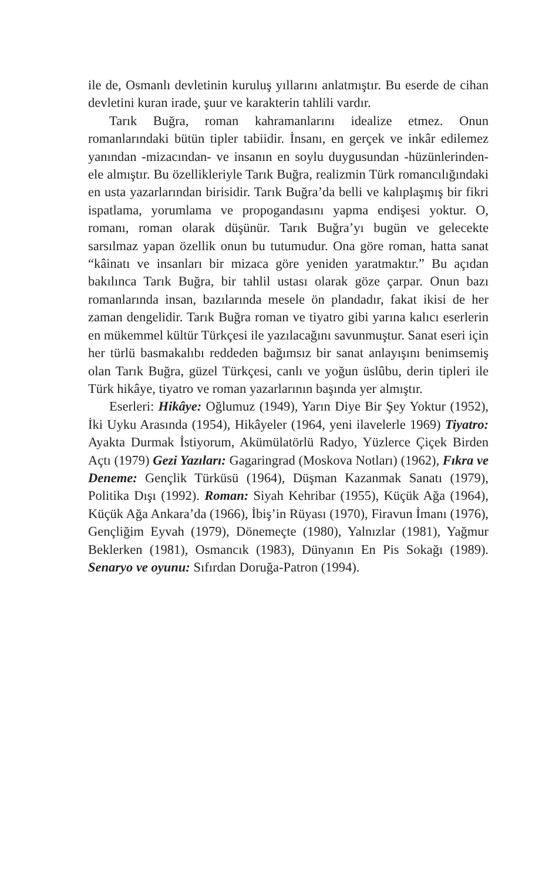ile de, Osmanlı devletinin kuruluş yıllarını anlatmıştır. Bu eserde de cihan devletini kuran irade, şuur ve karakterin tahlili vardır.
Tarık Buğra, roman kahramanlarını idealize etmez. Onun romanlarındaki bütün tipler tabiidir. İnsanı, en gerçek ve inkâr edilemez yanından -mizacından- ve insanın en soylu duygusundan -hüzünlerinden- ele almıştır. Bu özellikleriyle Tarık Buğra, realizmin Türk romancılığındaki en usta yazarlarından birisidir. Tarık Buğra’da belli ve kalıplaşmış bir fikri ispatlama, yorumlama ve propogandasını yapma endişesi yoktur. O, romanı, roman olarak düşünür. Tarık Buğra’yı bugün ve gelecekte sarsılmaz yapan özellik onun bu tutumudur. Ona göre roman, hatta sanat “kâinatı ve insanları bir mizaca göre yeniden yaratmaktır.” Bu açıdan bakılınca Tarık Buğra, bir tahlil ustası olarak göze çarpar. Onun bazı romanlarında insan, bazılarında mesele ön plandadır, fakat ikisi de her zaman dengelidir. Tarık Buğra roman ve tiyatro gibi yarına kalıcı eserlerin en mükemmel kültür Türkçesi ile yazılacağını savunmuştur. Sanat eseri için her türlü basmakalıbı reddeden bağımsız bir sanat anlayışını benimsemiş olan Tarık Buğra, güzel Türkçesi, canlı ve yoğun üslûbu, derin tipleri ile Türk hikâye, tiyatro ve roman yazarlarının başında yer almıştır.
Eserleri: Hikâye: Oğlumuz (1949), Yarın Diye Bir Şey Yoktur (1952), İki Uyku Arasında (1954), Hikâyeler (1964, yeni ilavelerle 1969) Tiyatro: Ayakta Durmak İstiyorum, Akümülatörlü Radyo, Yüzlerce Çiçek Birden Açtı (1979) Gezi Yazıları: Gagaringrad (Moskova Notları) (1962), Fıkra ve Deneme: Gençlik Türküsü (1964), Düşman Kazanmak Sanatı (1979), Politika Dışı (1992). Roman: Siyah Kehribar (1955), Küçük Ağa (1964), Küçük Ağa Ankara’da (1966), İbiş’in Rüyası (1970), Firavun İmanı (1976), Gençliğim Eyvah (1979), Dönemeçte (1980), Yalnızlar (1981), Yağmur Beklerken (1981), Osmancık (1983), Dünyanın En Pis Sokağı (1989). Senaryo ve oyunu: Sıfırdan Doruğa-Patron (1994).